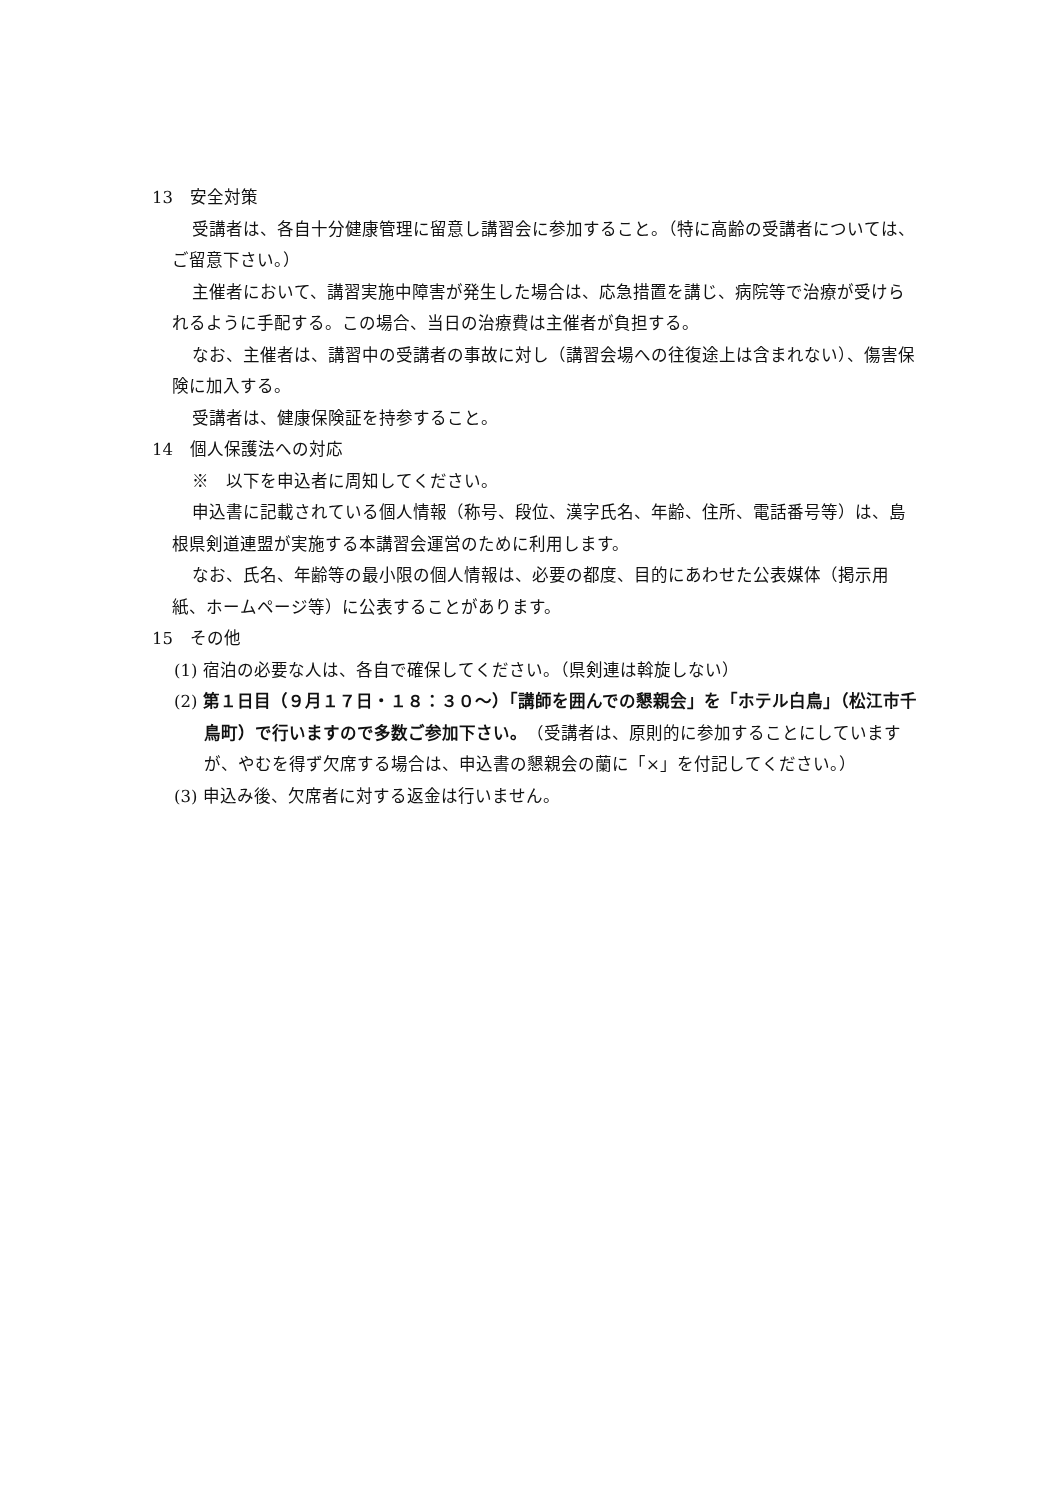13　安全対策
受講者は、各自十分健康管理に留意し講習会に参加すること。（特に高齢の受講者については、ご留意下さい。）
主催者において、講習実施中障害が発生した場合は、応急措置を講じ、病院等で治療が受けられるように手配する。この場合、当日の治療費は主催者が負担する。
なお、主催者は、講習中の受講者の事故に対し（講習会場への往復途上は含まれない）、傷害保険に加入する。
受講者は、健康保険証を持参すること。
14　個人保護法への対応
※　以下を申込者に周知してください。
申込書に記載されている個人情報（称号、段位、漢字氏名、年齢、住所、電話番号等）は、島根県剣道連盟が実施する本講習会運営のために利用します。
なお、氏名、年齢等の最小限の個人情報は、必要の都度、目的にあわせた公表媒体（掲示用紙、ホームページ等）に公表することがあります。
15　その他
(1) 宿泊の必要な人は、各自で確保してください。（県剣連は斡旋しない）
(2) 第１日目（９月１７日・１８：３０～）「講師を囲んでの懇親会」を「ホテル白鳥」（松江市千鳥町）で行いますので多数ご参加下さい。（受講者は、原則的に参加することにしていますが、やむを得ず欠席する場合は、申込書の懇親会の蘭に「×」を付記してください。）
(3) 申込み後、欠席者に対する返金は行いません。